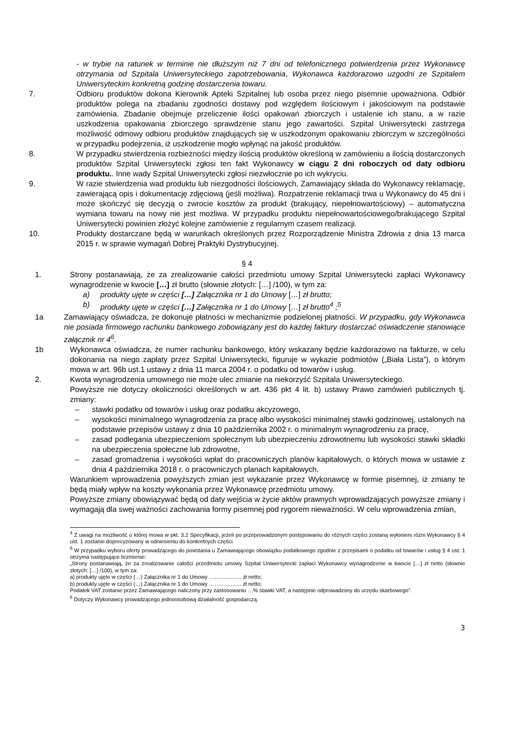- w trybie na ratunek w terminie nie dłuższym niż 7 dni od telefonicznego potwierdzenia przez Wykonawcę otrzymania od Szpitala Uniwersyteckiego zapotrzebowania, Wykonawca każdorazowo uzgodni ze Szpitalem Uniwersyteckim konkretną godzinę dostarczenia towaru.
7. Odbioru produktów dokona Kierownik Apteki Szpitalnej lub osoba przez niego pisemnie upoważniona. Odbiór produktów polega na zbadaniu zgodności dostawy pod względem ilościowym i jakościowym na podstawie zamówienia. Zbadanie obejmuje przeliczenie ilości opakowań zbiorczych i ustalenie ich stanu, a w razie uszkodzenia opakowania zbiorczego sprawdzenie stanu jego zawartości. Szpital Uniwersytecki zastrzega możliwość odmowy odbioru produktów znajdujących się w uszkodzonym opakowaniu zbiorczym w szczególności w przypadku podejrzenia, iż uszkodzenie mogło wpłynąć na jakość produktów.
8. W przypadku stwierdzenia rozbieżności między ilością produktów określoną w zamówieniu a ilością dostarczonych produktów Szpital Uniwersytecki zgłosi ten fakt Wykonawcy w ciągu 2 dni roboczych od daty odbioru produktu.. Inne wady Szpital Uniwersytecki zgłosi niezwłocznie po ich wykryciu.
9. W razie stwierdzenia wad produktu lub niezgodności ilościowych, Zamawiający składa do Wykonawcy reklamację, zawierającą opis i dokumentację zdjęciową (jeśli możliwa). Rozpatrzenie reklamacji trwa u Wykonawcy do 45 dni i może skończyć się decyzją o zwrocie kosztów za produkt (brakujący, niepełnowartościowy) – automatyczna wymiana towaru na nowy nie jest możliwa. W przypadku produktu niepełnowartościowego/brakującego Szpital Uniwersytecki powinien złożyć kolejne zamówienie z regularnym czasem realizacji.
10. Produkty dostarczane będą w warunkach określonych przez Rozporządzenie Ministra Zdrowia z dnia 13 marca 2015 r. w sprawie wymagań Dobrej Praktyki Dystrybucyjnej.
§ 4
1. Strony postanawiają, że za zrealizowanie całości przedmiotu umowy Szpital Uniwersytecki zapłaci Wykonawcy wynagrodzenie w kwocie […] zł brutto (słownie złotych: […] /100), w tym za:
a) produkty ujęte w części […] Załącznika nr 1 do Umowy […] zł brutto;
b) produkty ujęte w części […] Załącznika nr 1 do Umowy […] zł brutto<sup>4</sup> ;<sup>5</sup>
1a Zamawiający oświadcza, że dokonuje płatności w mechanizmie podzielonej płatności. W przypadku, gdy Wykonawca nie posiada firmowego rachunku bankowego zobowiązany jest do każdej faktury dostarczać oświadczenie stanowiące załącznik nr 4<sup>6</sup>.
1b Wykonawca oświadcza, że numer rachunku bankowego, który wskazany będzie każdorazowo na fakturze, w celu dokonania na niego zapłaty przez Szpital Uniwersytecki, figuruje w wykazie podmiotów („Biała Lista”), o którym mowa w art. 96b ust.1 ustawy z dnia 11 marca 2004 r. o podatku od towarów i usług.
2. Kwota wynagrodzenia umownego nie może ulec zmianie na niekorzyść Szpitala Uniwersyteckiego.
Powyższe nie dotyczy okoliczności określonych w art. 436 pkt 4 lit. b) ustawy Prawo zamówień publicznych tj. zmiany:
– stawki podatku od towarów i usług oraz podatku akcyzowego,
– wysokości minimalnego wynagrodzenia za pracę albo wysokości minimalnej stawki godzinowej, ustalonych na podstawie przepisów ustawy z dnia 10 października 2002 r. o minimalnym wynagrodzeniu za pracę,
– zasad podlegania ubezpieczeniom społecznym lub ubezpieczeniu zdrowotnemu lub wysokości stawki składki na ubezpieczenia społeczne lub zdrowotne,
– zasad gromadzenia i wysokości wpłat do pracowniczych planów kapitałowych, o których mowa w ustawie z dnia 4 października 2018 r. o pracowniczych planach kapitałowych.
Warunkiem wprowadzenia powyższych zmian jest wykazanie przez Wykonawcę w formie pisemnej, iż zmiany te będą miały wpływ na koszty wykonania przez Wykonawcę przedmiotu umowy.
Powyższe zmiany obowiązywać będą od daty wejścia w życie aktów prawnych wprowadzających powyższe zmiany i wymagają dla swej ważności zachowania formy pisemnej pod rygorem nieważności. W celu wprowadzenia zmian,
<sup>4</sup> Z uwagi na możliwość o której mowa w pkt. 3.2 Specyfikacji, jeżeli po przeprowadzonym postępowaniu do różnych części zostaną wyłonieni różni Wykonawcy § 4 ust. 1 zostanie doprecyzowany w odniesieniu do konkretnych części.
<sup>5</sup> W przypadku wyboru oferty prowadzącego do powstania u Zamawiającego obowiązku podatkowego zgodnie z przepisami o podatku od towarów i usług § 4 ust. 1 otrzyma następujące brzmienie:
„Strony postanawiają, że za zrealizowanie całości przedmiotu umowy Szpital Uniwersytecki zapłaci Wykonawcy wynagrodzenie w kwocie […] zł netto (słownie złotych: […] /100), w tym za:
a) produkty ujęte w części (…) Załącznika nr 1 do Umowy ……………… zł netto;
b) produkty ujęte w części (…) Załącznika nr 1 do Umowy ……………… zł netto;
Podatek VAT zostanie przez Zamawiającego naliczony przy zastosowaniu …% stawki VAT, a następnie odprowadzony do urzędu skarbowego”.
<sup>6</sup> Dotyczy Wykonawcy prowadzącego jednoosobową działalność gospodarczą.
3